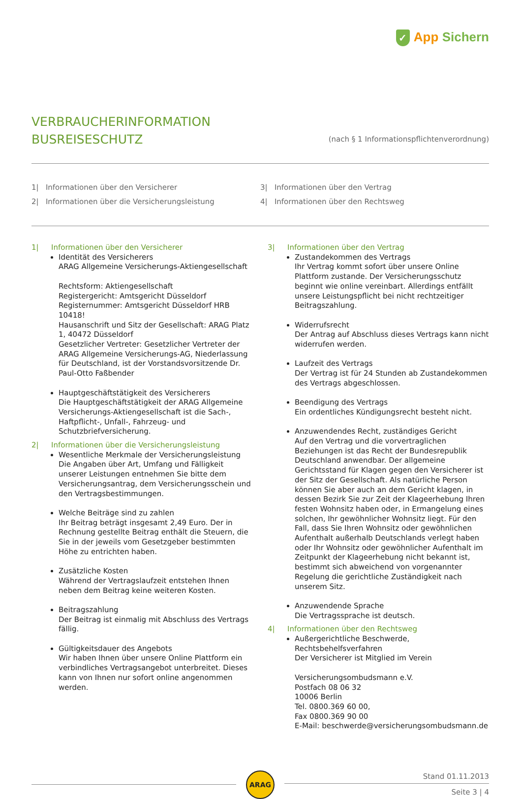✓ App Sichern
VERBRAUCHERINFORMATION
BUSREISESCHUTZ
(nach § 1 Informationspflichtenverordnung)
1| Informationen über den Versicherer
2| Informationen über die Versicherungsleistung
3| Informationen über den Vertrag
4| Informationen über den Rechtsweg
1| Informationen über den Versicherer
Identität des Versicherers
ARAG Allgemeine Versicherungs-Aktiengesellschaft
Rechtsform: Aktiengesellschaft
Registergericht: Amtsgericht Düsseldorf
Registernummer: Amtsgericht Düsseldorf HRB 10418!
Hausanschrift und Sitz der Gesellschaft: ARAG Platz 1, 40472 Düsseldorf
Gesetzlicher Vertreter: Gesetzlicher Vertreter der ARAG Allgemeine Versicherungs-AG, Niederlassung für Deutschland, ist der Vorstandsvorsitzende Dr. Paul-Otto Faßbender
Hauptgeschäftstätigkeit des Versicherers
Die Hauptgeschäftstätigkeit der ARAG Allgemeine Versicherungs-Aktiengesellschaft ist die Sach-, Haftpflicht-, Unfall-, Fahrzeug- und Schutzbriefversicherung.
2| Informationen über die Versicherungsleistung
Wesentliche Merkmale der Versicherungsleistung
Die Angaben über Art, Umfang und Fälligkeit unserer Leistungen entnehmen Sie bitte dem Versicherungsantrag, dem Versicherungsschein und den Vertragsbestimmungen.
Welche Beiträge sind zu zahlen
Ihr Beitrag beträgt insgesamt 2,49 Euro. Der in Rechnung gestellte Beitrag enthält die Steuern, die Sie in der jeweils vom Gesetzgeber bestimmten Höhe zu entrichten haben.
Zusätzliche Kosten
Während der Vertragslaufzeit entstehen Ihnen neben dem Beitrag keine weiteren Kosten.
Beitragszahlung
Der Beitrag ist einmalig mit Abschluss des Vertrags fällig.
Gültigkeitsdauer des Angebots
Wir haben Ihnen über unsere Online Plattform ein verbindliches Vertragsangebot unterbreitet. Dieses kann von Ihnen nur sofort online angenommen werden.
3| Informationen über den Vertrag
Zustandekommen des Vertrags
Ihr Vertrag kommt sofort über unsere Online Plattform zustande. Der Versicherungsschutz beginnt wie online vereinbart. Allerdings entfällt unsere Leistungspflicht bei nicht rechtzeitiger Beitragszahlung.
Widerrufsrecht
Der Antrag auf Abschluss dieses Vertrags kann nicht widerrufen werden.
Laufzeit des Vertrags
Der Vertrag ist für 24 Stunden ab Zustandekommen des Vertrags abgeschlossen.
Beendigung des Vertrags
Ein ordentliches Kündigungsrecht besteht nicht.
Anzuwendendes Recht, zuständiges Gericht
Auf den Vertrag und die vorvertraglichen Beziehungen ist das Recht der Bundesrepublik Deutschland anwendbar. Der allgemeine Gerichtsstand für Klagen gegen den Versicherer ist der Sitz der Gesellschaft. Als natürliche Person können Sie aber auch an dem Gericht klagen, in dessen Bezirk Sie zur Zeit der Klageerhebung Ihren festen Wohnsitz haben oder, in Ermangelung eines solchen, Ihr gewöhnlicher Wohnsitz liegt. Für den Fall, dass Sie Ihren Wohnsitz oder gewöhnlichen Aufenthalt außerhalb Deutschlands verlegt haben oder Ihr Wohnsitz oder gewöhnlicher Aufenthalt im Zeitpunkt der Klageerhebung nicht bekannt ist, bestimmt sich abweichend von vorgenannter Regelung die gerichtliche Zuständigkeit nach unserem Sitz.
Anzuwendende Sprache
Die Vertragssprache ist deutsch.
4| Informationen über den Rechtsweg
Außergerichtliche Beschwerde, Rechtsbehelfsverfahren
Der Versicherer ist Mitglied im Verein
Versicherungsombudsmann e.V.
Postfach 08 06 32
10006 Berlin
Tel. 0800.369 60 00,
Fax 0800.369 90 00
E-Mail: beschwerde@versicherungsombudsmann.de
ARAG
Stand 01.11.2013
Seite 3 | 4